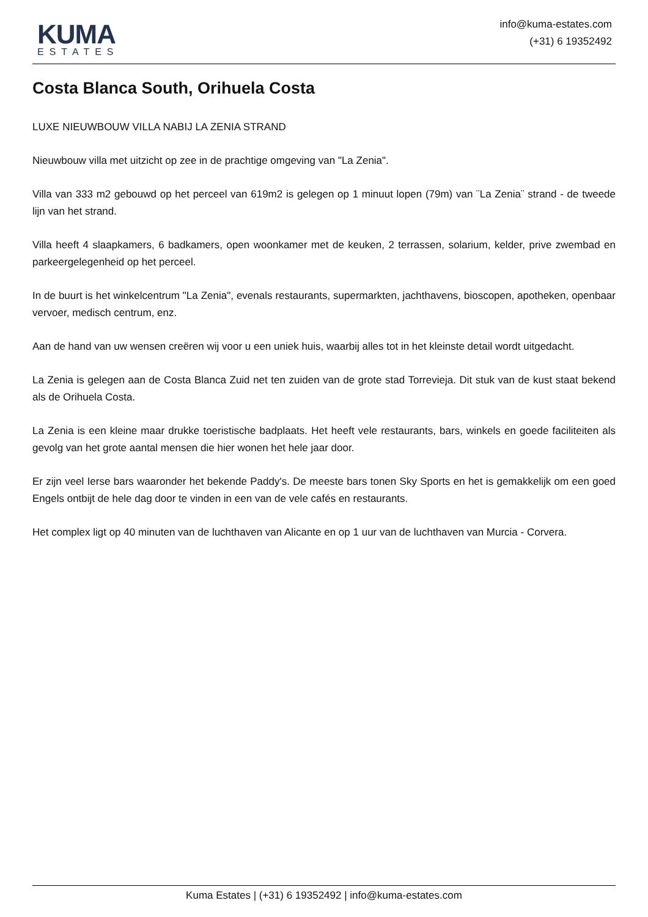KUMA
ESTATES
info@kuma-estates.com
(+31) 6 19352492
Costa Blanca South, Orihuela Costa
LUXE NIEUWBOUW VILLA NABIJ LA ZENIA STRAND
Nieuwbouw villa met uitzicht op zee in de prachtige omgeving van "La Zenia".
Villa van 333 m2 gebouwd op het perceel van 619m2 is gelegen op 1 minuut lopen (79m) van ¨La Zenia¨ strand - de tweede lijn van het strand.
Villa heeft 4 slaapkamers, 6 badkamers, open woonkamer met de keuken, 2 terrassen, solarium, kelder, prive zwembad en parkeergelegenheid op het perceel.
In de buurt is het winkelcentrum "La Zenia", evenals restaurants, supermarkten, jachthavens, bioscopen, apotheken, openbaar vervoer, medisch centrum, enz.
Aan de hand van uw wensen creëren wij voor u een uniek huis, waarbij alles tot in het kleinste detail wordt uitgedacht.
La Zenia is gelegen aan de Costa Blanca Zuid net ten zuiden van de grote stad Torrevieja. Dit stuk van de kust staat bekend als de Orihuela Costa.
La Zenia is een kleine maar drukke toeristische badplaats. Het heeft vele restaurants, bars, winkels en goede faciliteiten als gevolg van het grote aantal mensen die hier wonen het hele jaar door.
Er zijn veel Ierse bars waaronder het bekende Paddy's. De meeste bars tonen Sky Sports en het is gemakkelijk om een goed Engels ontbijt de hele dag door te vinden in een van de vele cafés en restaurants.
Het complex ligt op 40 minuten van de luchthaven van Alicante en op 1 uur van de luchthaven van Murcia - Corvera.
Kuma Estates | (+31) 6 19352492 | info@kuma-estates.com